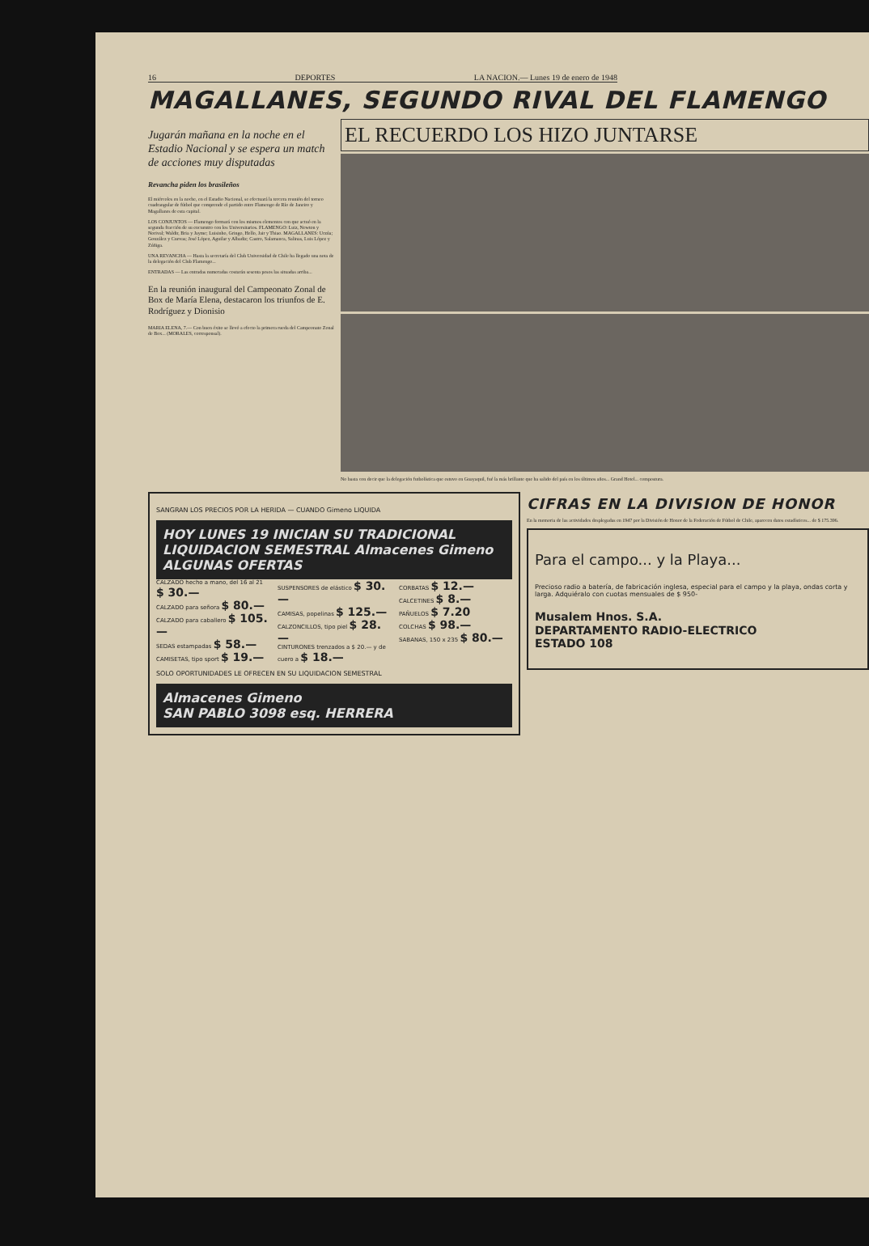16 DEPORTES LA NACION.— Lunes 19 de enero de 1948
MAGALLANES, SEGUNDO RIVAL DEL FLAMENGO
Jugarán mañana en la noche en el Estadio Nacional y se espera un match de acciones muy disputadas
Revancha piden los brasileños
El miércoles en la noche, en el Estadio Nacional, se efectuará la tercera reunión del torneo cuadrangular de fútbol que comprende el partido entre Flamengo de Río de Janeiro y Magallanes de esta capital.
LOS CONJUNTOS — Flamengo formará con los mismos elementos con que actuó en la segunda fracción de su encuentro con los Universitarios. FLAMENGO: Luiz, Newton y Norival; Waldir, Bria y Jayme; Luisinho, Gringo, Hello, Jair y Thiao. MAGALLANES: Urzúa; González y Cuevas; José López, Aguilar y Albadiz; Castro, Salamanca, Salinas, Luis López y Zúñiga.
UNA REVANCHA — Hasta la secretaría del Club Universidad de Chile ha llegado una nota de la delegación del Club Flamengo...
ENTRADAS — Las entradas numeradas costarán sesenta pesos las situadas arriba...
En la reunión inaugural del Campeonato Zonal de Box de María Elena, destacaron los triunfos de E. Rodríguez y Dionisio
MARIA ELENA, 7.— Con buen éxito se llevó a efecto la primera rueda del Campeonato Zonal de Box... (MORALES, corresponsal).
EL RECUERDO LOS HIZO JUNTARSE
No basta con decir que la delegación futbolística que estuvo en Guayaquil, fué la más brillante que ha salido del país en los últimos años... Grand Hotel... compostura.
SANGRAN LOS PRECIOS POR LA HERIDA — CUANDO Gimeno LIQUIDA
HOY LUNES 19 INICIAN SU TRADICIONAL LIQUIDACION SEMESTRAL Almacenes Gimeno ALGUNAS OFERTAS
CALZADO hecho a mano, del 16 al 21 $ 30.—
CALZADO para señora $ 80.—
CALZADO para caballero $ 105.—
SEDAS estampadas $ 58.—
CAMISETAS, tipo sport $ 19.—
SUSPENSORES de elástico $ 30.—
CAMISAS, popelinas $ 125.—
CALZONCILLOS, tipo piel $ 28.—
CINTURONES trenzados a $ 20.— y de cuero a $ 18.—
CORBATAS $ 12.—
CALCETINES $ 8.—
PAÑUELOS $ 7.20
COLCHAS $ 98.—
SABANAS, 150 x 235 $ 80.—
SOLO OPORTUNIDADES LE OFRECEN EN SU LIQUIDACION SEMESTRAL
Almacenes Gimeno
SAN PABLO 3098 esq. HERRERA
CIFRAS EN LA DIVISION DE HONOR
En la memoria de las actividades desplegadas en 1947 por la División de Honor de la Federación de Fútbol de Chile, aparecen datos estadísticos... de $ 175.396.
Para el campo... y la Playa...
Precioso radio a batería, de fabricación inglesa, especial para el campo y la playa, ondas corta y larga. Adquiéralo con cuotas mensuales de $ 950-
Musalem Hnos. S.A.
DEPARTAMENTO RADIO-ELECTRICO
ESTADO 108